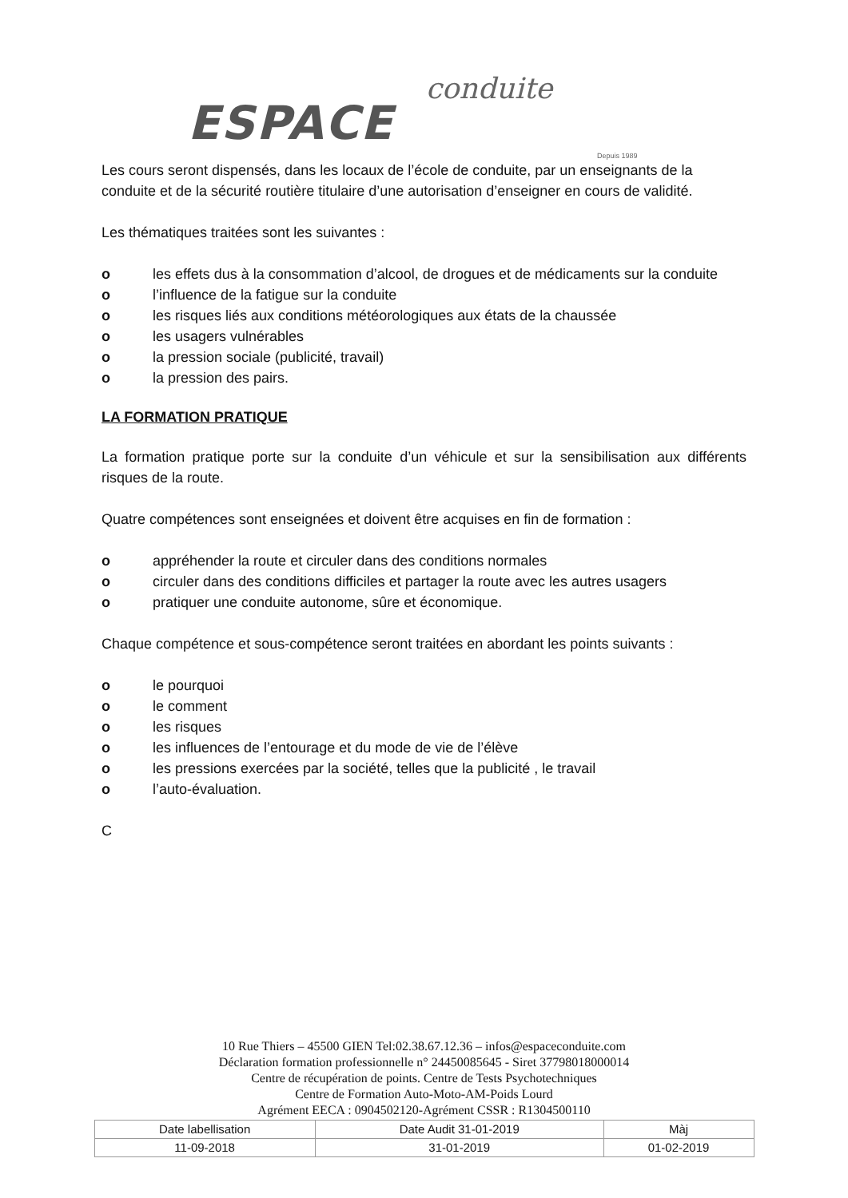ESPACE conduite
Depuis 1989
Les cours seront dispensés, dans les locaux de l’école de conduite, par un enseignants de la conduite et de la sécurité routière titulaire d’une autorisation d’enseigner en cours de validité.
Les thématiques traitées sont les suivantes :
o les effets dus à la consommation d’alcool, de drogues et de médicaments sur la conduite
o l’influence de la fatigue sur la conduite
o les risques liés aux conditions météorologiques aux états de la chaussée
o les usagers vulnérables
o la pression sociale (publicité, travail)
o la pression des pairs.
LA FORMATION PRATIQUE
La formation pratique porte sur la conduite d’un véhicule et sur la sensibilisation aux différents risques de la route.
Quatre compétences sont enseignées et doivent être acquises en fin de formation :
o appréhender la route et circuler dans des conditions normales
o circuler dans des conditions difficiles et partager la route avec les autres usagers
o pratiquer une conduite autonome, sûre et économique.
Chaque compétence et sous-compétence seront traitées en abordant les points suivants :
o le pourquoi
o le comment
o les risques
o les influences de l’entourage et du mode de vie de l’élève
o les pressions exercées par la société, telles que la publicité , le travail
o l’auto-évaluation.
C
10 Rue Thiers – 45500 GIEN Tel:02.38.67.12.36 – infos@espaceconduite.com
Déclaration formation professionnelle n° 24450085645 - Siret 37798018000014
Centre de récupération de points. Centre de Tests Psychotechniques
Centre de Formation Auto-Moto-AM-Poids Lourd
Agrément EECA : 0904502120-Agrément CSSR : R1304500110
| Date labellisation | Date Audit 31-01-2019 | Màj |
| 11-09-2018 | 31-01-2019 | 01-02-2019 |